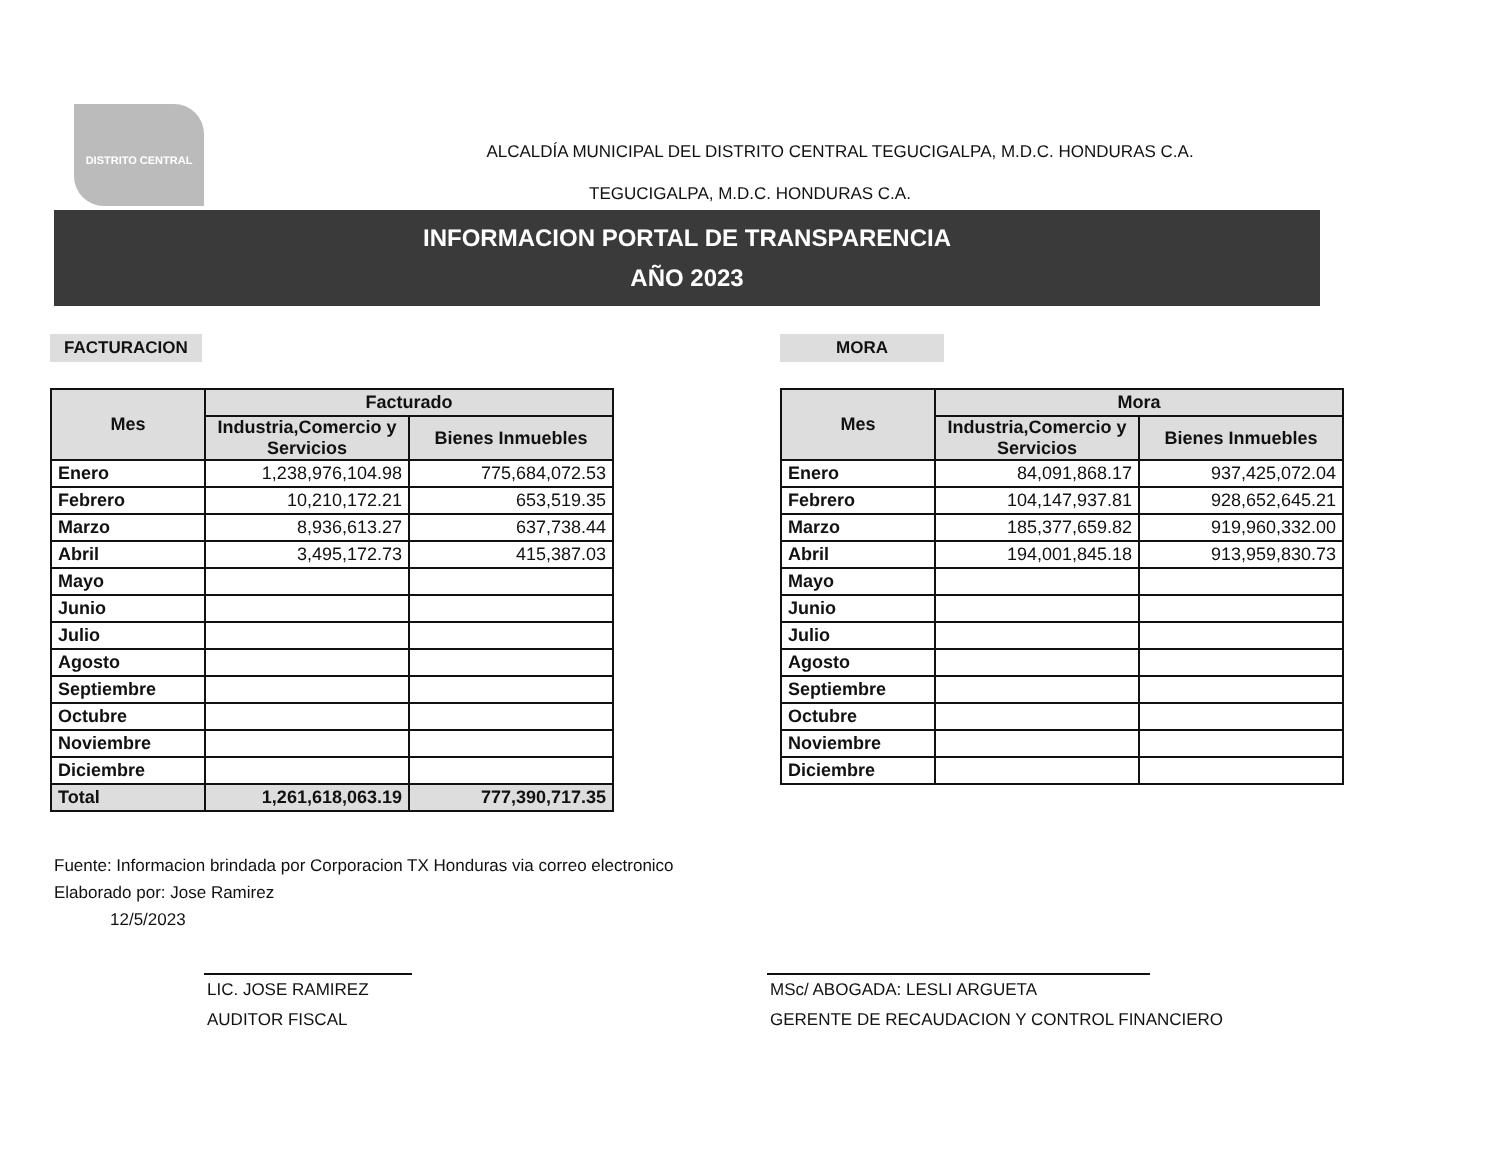DISTRITO CENTRAL
ALCALDÍA MUNICIPAL DEL DISTRITO CENTRAL TEGUCIGALPA, M.D.C. HONDURAS C.A.
TEGUCIGALPA, M.D.C. HONDURAS C.A.
INFORMACION PORTAL DE TRANSPARENCIA
AÑO 2023
FACTURACION
| Mes | Facturado | |
| --- | --- | --- |
| | Industria,Comercio y Servicios | Bienes Inmuebles |
| Enero | 1,238,976,104.98 | 775,684,072.53 |
| Febrero | 10,210,172.21 | 653,519.35 |
| Marzo | 8,936,613.27 | 637,738.44 |
| Abril | 3,495,172.73 | 415,387.03 |
| Mayo | | |
| Junio | | |
| Julio | | |
| Agosto | | |
| Septiembre | | |
| Octubre | | |
| Noviembre | | |
| Diciembre | | |
| Total | 1,261,618,063.19 | 777,390,717.35 |
MORA
| Mes | Mora | |
| --- | --- | --- |
| | Industria,Comercio y Servicios | Bienes Inmuebles |
| Enero | 84,091,868.17 | 937,425,072.04 |
| Febrero | 104,147,937.81 | 928,652,645.21 |
| Marzo | 185,377,659.82 | 919,960,332.00 |
| Abril | 194,001,845.18 | 913,959,830.73 |
| Mayo | | |
| Junio | | |
| Julio | | |
| Agosto | | |
| Septiembre | | |
| Octubre | | |
| Noviembre | | |
| Diciembre | | |
Fuente: Informacion brindada por Corporacion TX Honduras via correo electronico
Elaborado por: Jose Ramirez
12/5/2023
LIC. JOSE RAMIREZ
AUDITOR FISCAL
MSc/ ABOGADA: LESLI ARGUETA
GERENTE DE RECAUDACION Y CONTROL FINANCIERO